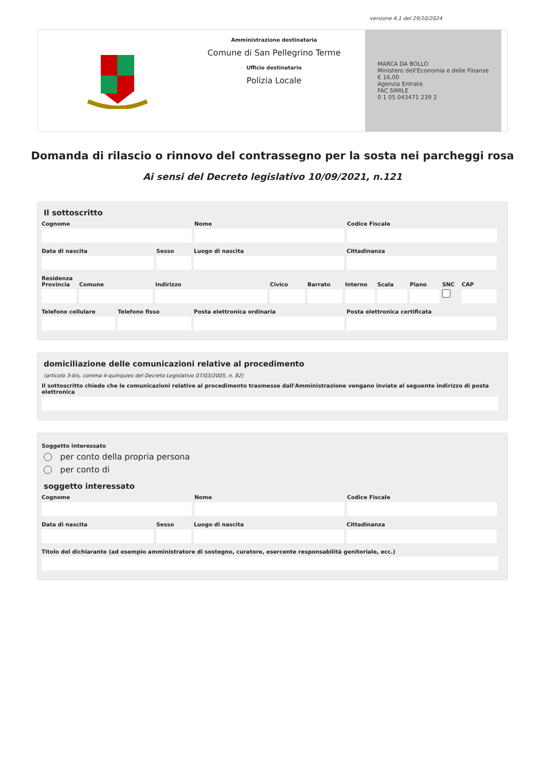versione 4.1 del 29/10/2024
Amministrazione destinataria
Comune di San Pellegrino Terme
Ufficio destinatario
Polizia Locale
MARCA DA BOLLO
Ministero dell'Economia e delle Finanze
€ 16,00
Agenzia Entrate
FAC SIMILE
0 1 05 043471 239 2
Domanda di rilascio o rinnovo del contrassegno per la sosta nei parcheggi rosa
Ai sensi del Decreto legislativo 10/09/2021, n.121
Il sottoscritto
Cognome Nome Codice Fiscale
Data di nascita Sesso Luogo di nascita Cittadinanza
Residenza
Provincia Comune Indirizzo Civico Barrato Interno Scala Piano SNC CAP
Telefono cellulare Telefono fisso Posta elettronica ordinaria Posta elettronica certificata
domiciliazione delle comunicazioni relative al procedimento
(articolo 3-bis, comma 4-quinquies del Decreto Legislativo 07/03/2005, n. 82)
Il sottoscritto chiede che le comunicazioni relative al procedimento trasmesse dall'Amministrazione vengano inviate al seguente indirizzo di posta elettronica
Soggetto interessato
per conto della propria persona
per conto di
soggetto interessato
Cognome Nome Codice Fiscale
Data di nascita Sesso Luogo di nascita Cittadinanza
Titolo del dichiarante (ad esempio amministratore di sostegno, curatore, esercente responsabilità genitoriale, ecc.)